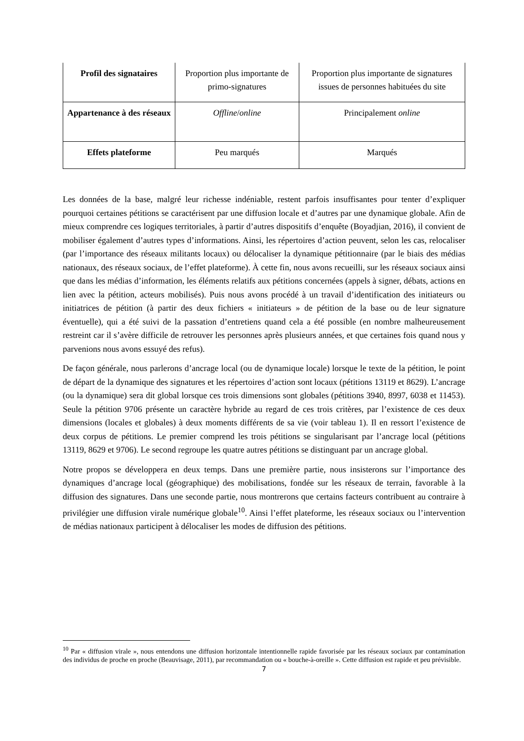| Profil des signataires | Proportion plus importante de primo-signatures | Proportion plus importante de signatures issues de personnes habituées du site |
| Appartenance à des réseaux | Offline / online | Principalement online |
| Effets plateforme | Peu marqués | Marqués |
Les données de la base, malgré leur richesse indéniable, restent parfois insuffisantes pour tenter d’expliquer pourquoi certaines pétitions se caractérisent par une diffusion locale et d’autres par une dynamique globale. Afin de mieux comprendre ces logiques territoriales, à partir d’autres dispositifs d’enquête (Boyadjian, 2016), il convient de mobiliser également d’autres types d’informations. Ainsi, les répertoires d’action peuvent, selon les cas, relocaliser (par l’importance des réseaux militants locaux) ou délocaliser la dynamique pétitionnaire (par le biais des médias nationaux, des réseaux sociaux, de l’effet plateforme). À cette fin, nous avons recueilli, sur les réseaux sociaux ainsi que dans les médias d’information, les éléments relatifs aux pétitions concernées (appels à signer, débats, actions en lien avec la pétition, acteurs mobilisés). Puis nous avons procédé à un travail d’identification des initiateurs ou initiatrices de pétition (à partir des deux fichiers « initiateurs » de pétition de la base ou de leur signature éventuelle), qui a été suivi de la passation d’entretiens quand cela a été possible (en nombre malheureusement restreint car il s’avère difficile de retrouver les personnes après plusieurs années, et que certaines fois quand nous y parvenions nous avons essuyé des refus).
De façon générale, nous parlerons d’ancrage local (ou de dynamique locale) lorsque le texte de la pétition, le point de départ de la dynamique des signatures et les répertoires d’action sont locaux (pétitions 13119 et 8629). L’ancrage (ou la dynamique) sera dit global lorsque ces trois dimensions sont globales (pétitions 3940, 8997, 6038 et 11453). Seule la pétition 9706 présente un caractère hybride au regard de ces trois critères, par l’existence de ces deux dimensions (locales et globales) à deux moments différents de sa vie (voir tableau 1). Il en ressort l’existence de deux corpus de pétitions. Le premier comprend les trois pétitions se singularisant par l’ancrage local (pétitions 13119, 8629 et 9706). Le second regroupe les quatre autres pétitions se distinguant par un ancrage global.
Notre propos se développera en deux temps. Dans une première partie, nous insisterons sur l’importance des dynamiques d’ancrage local (géographique) des mobilisations, fondée sur les réseaux de terrain, favorable à la diffusion des signatures. Dans une seconde partie, nous montrerons que certains facteurs contribuent au contraire à privilégier une diffusion virale numérique globale<sup>10</sup>. Ainsi l’effet plateforme, les réseaux sociaux ou l’intervention de médias nationaux participent à délocaliser les modes de diffusion des pétitions.
<sup>10</sup> Par « diffusion virale », nous entendons une diffusion horizontale intentionnelle rapide favorisée par les réseaux sociaux par contamination des individus de proche en proche (Beauvisage, 2011), par recommandation ou « bouche-à-oreille ». Cette diffusion est rapide et peu prévisible.
7